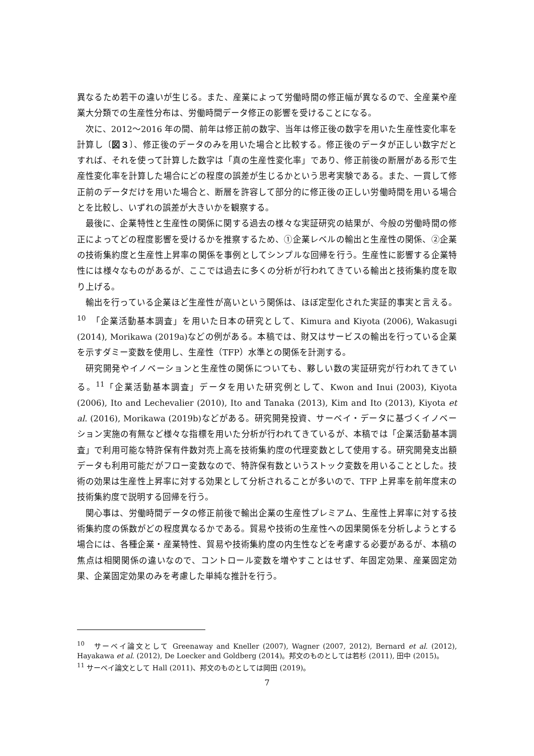異なるため若干の違いが生じる。また、産業によって労働時間の修正幅が異なるので、全産業や産業大分類での生産性分布は、労働時間データ修正の影響を受けることになる。
次に、2012〜2016 年の間、前年は修正前の数字、当年は修正後の数字を用いた生産性変化率を計算し〔図３〕、修正後のデータのみを用いた場合と比較する。修正後のデータが正しい数字だとすれば、それを使って計算した数字は「真の生産性変化率」であり、修正前後の断層がある形で生産性変化率を計算した場合にどの程度の誤差が生じるかという思考実験である。また、一貫して修正前のデータだけを用いた場合と、断層を許容して部分的に修正後の正しい労働時間を用いる場合とを比較し、いずれの誤差が大きいかを観察する。
最後に、企業特性と生産性の関係に関する過去の様々な実証研究の結果が、今般の労働時間の修正によってどの程度影響を受けるかを推察するため、①企業レベルの輸出と生産性の関係、②企業の技術集約度と生産性上昇率の関係を事例としてシンプルな回帰を行う。生産性に影響する企業特性には様々なものがあるが、ここでは過去に多くの分析が行われてきている輸出と技術集約度を取り上げる。
輸出を行っている企業ほど生産性が高いという関係は、ほぼ定型化された実証的事実と言える。<sup>10</sup>　「企業活動基本調査」を用いた日本の研究として、Kimura and Kiyota (2006), Wakasugi (2014), Morikawa (2019a)などの例がある。本稿では、財又はサービスの輸出を行っている企業を示すダミー変数を使用し、生産性（TFP）水準との関係を計測する。
研究開発やイノベーションと生産性の関係についても、夥しい数の実証研究が行われてきている。<sup>11</sup>「企業活動基本調査」データを用いた研究例として、Kwon and Inui (2003), Kiyota (2006), Ito and Lechevalier (2010), Ito and Tanaka (2013), Kim and Ito (2013), Kiyota et al. (2016), Morikawa (2019b)などがある。研究開発投資、サーベイ・データに基づくイノベーション実施の有無など様々な指標を用いた分析が行われてきているが、本稿では「企業活動基本調査」で利用可能な特許保有件数対売上高を技術集約度の代理変数として使用する。研究開発支出額データも利用可能だがフロー変数なので、特許保有数というストック変数を用いることとした。技術の効果は生産性上昇率に対する効果として分析されることが多いので、TFP 上昇率を前年度末の技術集約度で説明する回帰を行う。
関心事は、労働時間データの修正前後で輸出企業の生産性プレミアム、生産性上昇率に対する技術集約度の係数がどの程度異なるかである。貿易や技術の生産性への因果関係を分析しようとする場合には、各種企業・産業特性、貿易や技術集約度の内生性などを考慮する必要があるが、本稿の焦点は相関関係の違いなので、コントロール変数を増やすことはせず、年固定効果、産業固定効果、企業固定効果のみを考慮した単純な推計を行う。
<sup>10</sup>　サーベイ論文として Greenaway and Kneller (2007), Wagner (2007, 2012), Bernard et al. (2012), Hayakawa et al. (2012), De Loecker and Goldberg (2014)。邦文のものとしては若杉 (2011), 田中 (2015)。
<sup>11</sup> サーベイ論文として Hall (2011)、邦文のものとしては岡田 (2019)。
7